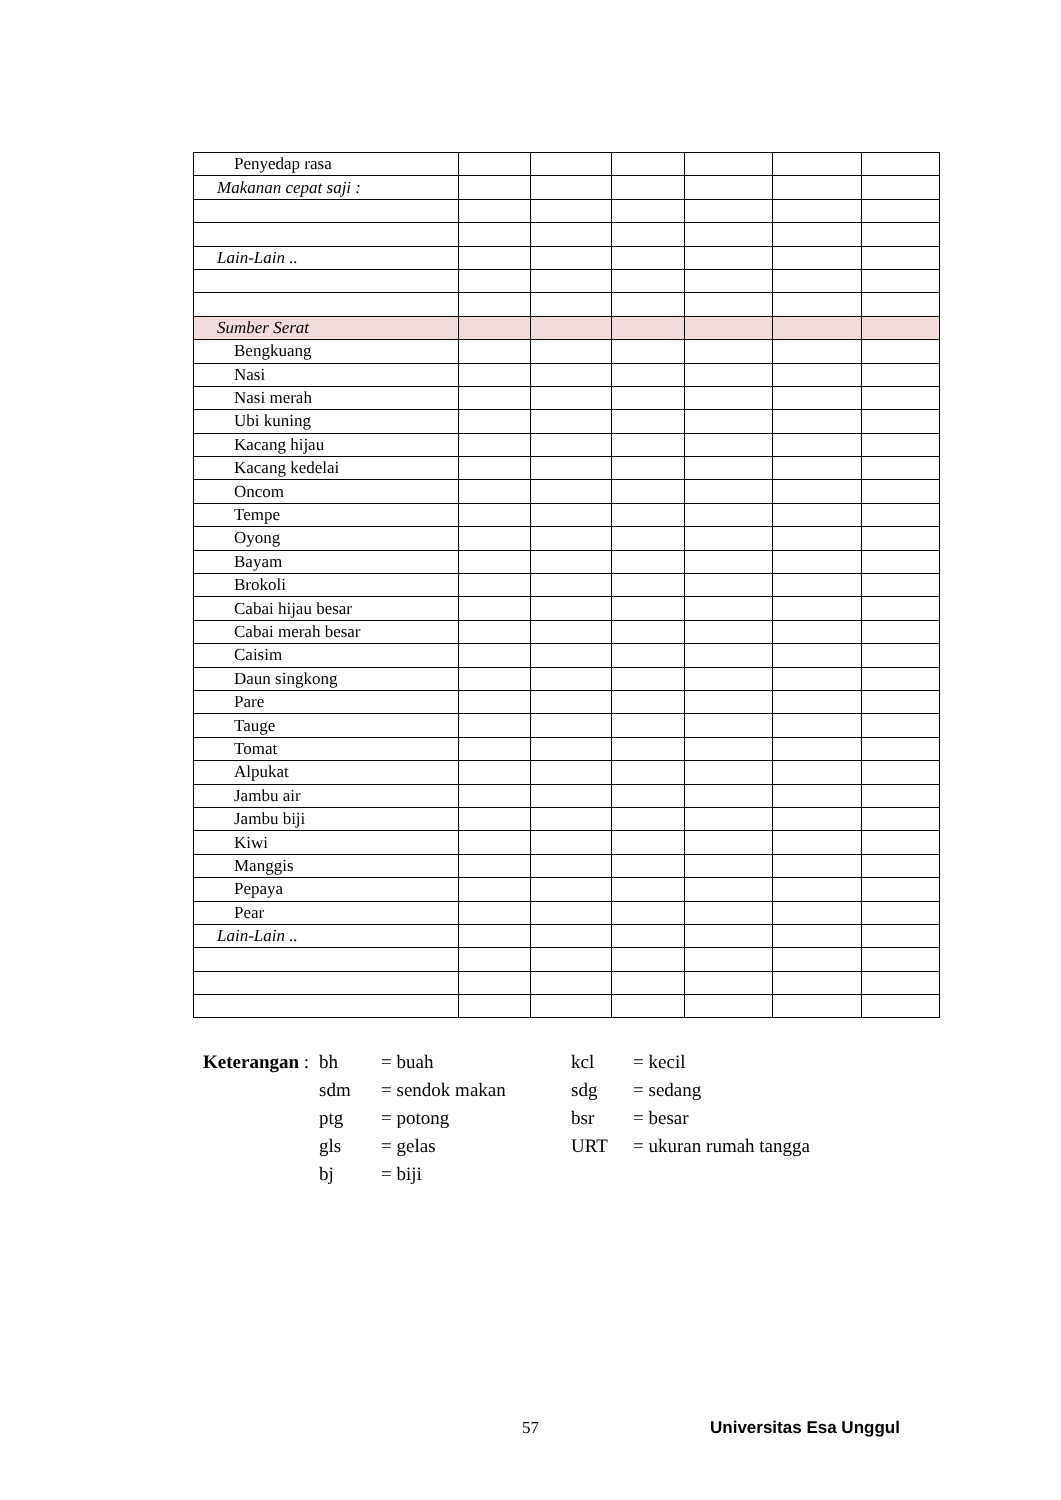| Penyedap rasa | | | | | | |
| Makanan cepat saji : | | | | | | |
| Lain-Lain .. | | | | | | |
| Sumber Serat | | | | | | |
| Bengkuang | | | | | | |
| Nasi | | | | | | |
| Nasi merah | | | | | | |
| Ubi kuning | | | | | | |
| Kacang hijau | | | | | | |
| Kacang kedelai | | | | | | |
| Oncom | | | | | | |
| Tempe | | | | | | |
| Oyong | | | | | | |
| Bayam | | | | | | |
| Brokoli | | | | | | |
| Cabai hijau besar | | | | | | |
| Cabai merah besar | | | | | | |
| Caisim | | | | | | |
| Daun singkong | | | | | | |
| Pare | | | | | | |
| Tauge | | | | | | |
| Tomat | | | | | | |
| Alpukat | | | | | | |
| Jambu air | | | | | | |
| Jambu biji | | | | | | |
| Kiwi | | | | | | |
| Manggis | | | | | | |
| Pepaya | | | | | | |
| Pear | | | | | | |
| Lain-Lain .. | | | | | | |
| Keterangan : | bh | = buah | kcl | = kecil |
| | sdm | = sendok makan | sdg | = sedang |
| | ptg | = potong | bsr | = besar |
| | gls | = gelas | URT | = ukuran rumah tangga |
| | bj | = biji | | |
57 Universitas Esa Unggul